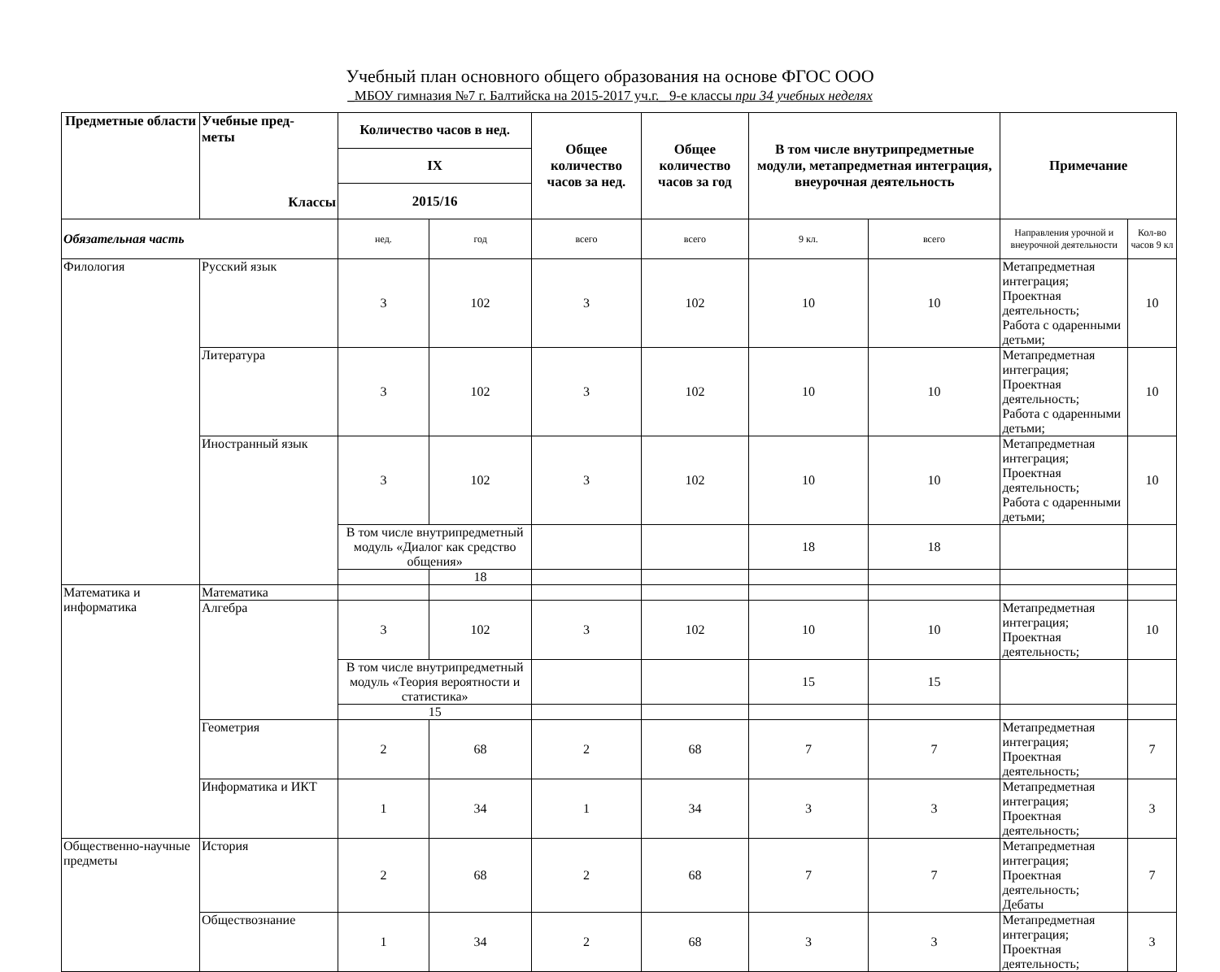Учебный план основного общего образования на основе ФГОС ООО
_МБОУ гимназия №7 г. Балтийска на 2015-2017 уч.г._ 9-е классы при 34 учебных неделях
| Предметные области | Учебные пред- меты Классы | Количество часов в нед. | | Общее количество часов за нед. | Общее количество часов за год | В том числе внутрипредметные модули, метапредметная интеграция, внеурочная деятельность | | Примечание | |
| --- | --- | --- | --- | --- | --- | --- | --- | --- | --- |
| | | IX | | | | | | | |
| | | 2015/16 | | | | | | | |
| Обязательная часть | | нед. | год | всего | всего | 9 кл. | всего | Направления урочной и внеурочной деятельности | Кол-во часов 9 кл |
| Филология | Русский язык | 3 | 102 | 3 | 102 | 10 | 10 | Метапредметная интеграция; Проектная деятельность; Работа с одаренными детьми; | 10 |
| | Литература | 3 | 102 | 3 | 102 | 10 | 10 | Метапредметная интеграция; Проектная деятельность; Работа с одаренными детьми; | 10 |
| | Иностранный язык | 3 | 102 | 3 | 102 | 10 | 10 | Метапредметная интеграция; Проектная деятельность; Работа с одаренными детьми; | 10 |
| | | В том числе внутрипредметный модуль «Диалог как средство общения» | | | | 18 | 18 | | |
| | | | 18 | | | | | | |
| Математика и информатика | Математика | | | | | | | | |
| | Алгебра | 3 | 102 | 3 | 102 | 10 | 10 | Метапредметная интеграция; Проектная деятельность; | 10 |
| | | В том числе внутрипредметный модуль «Теория вероятности и статистика» | | | | 15 | 15 | | |
| | | 15 | | | | | | | |
| | Геометрия | 2 | 68 | 2 | 68 | 7 | 7 | Метапредметная интеграция; Проектная деятельность; | 7 |
| | Информатика и ИКТ | 1 | 34 | 1 | 34 | 3 | 3 | Метапредметная интеграция; Проектная деятельность; | 3 |
| Общественно-научные предметы | История | 2 | 68 | 2 | 68 | 7 | 7 | Метапредметная интеграция; Проектная деятельность; Дебаты | 7 |
| | Обществознание | 1 | 34 | 2 | 68 | 3 | 3 | Метапредметная интеграция; Проектная деятельность; | 3 |